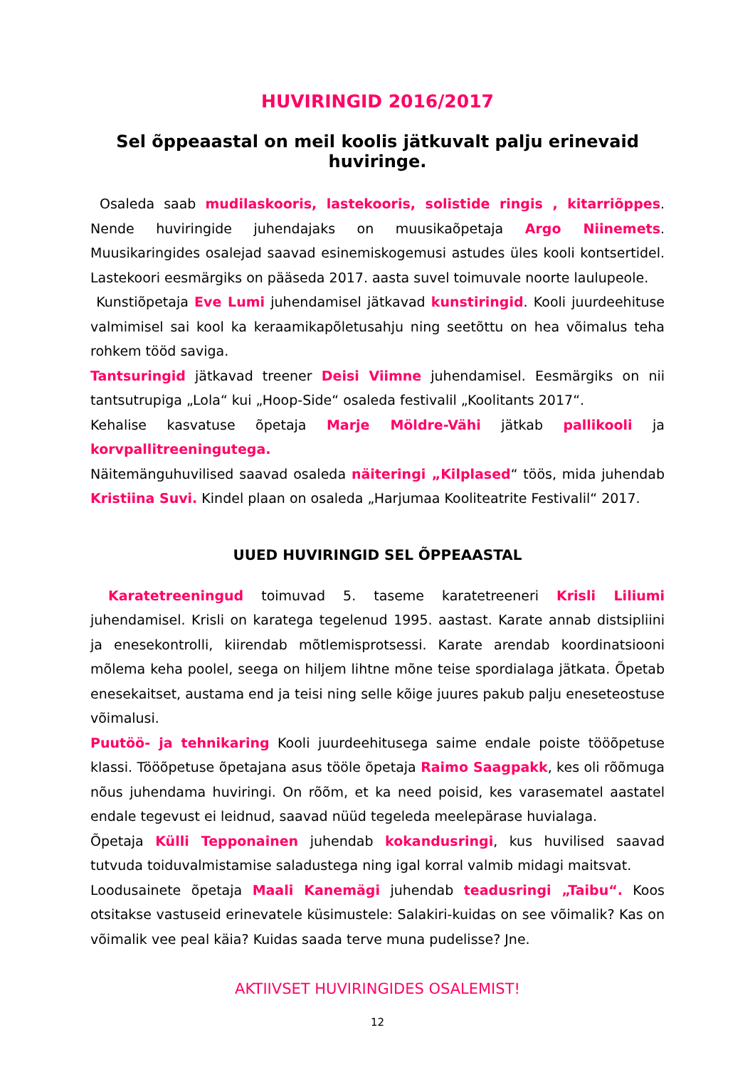HUVIRINGID 2016/2017
Sel õppeaastal on meil koolis jätkuvalt palju erinevaid huviringe.
Osaleda saab mudilaskooris, lastekooris, solistide ringis , kitarriõppes. Nende huviringide juhendajaks on muusikaõpetaja Argo Niinemets. Muusikaringides osalejad saavad esinemiskogemusi astudes üles kooli kontsertidel. Lastekoori eesmärgiks on pääseda 2017. aasta suvel toimuvale noorte laulupeole.
Kunstiõpetaja Eve Lumi juhendamisel jätkavad kunstiringid. Kooli juurdeehituse valmimisel sai kool ka keraamikapõletusahju ning seetõttu on hea võimalus teha rohkem tööd saviga.
Tantsuringid jätkavad treener Deisi Viimne juhendamisel. Eesmärgiks on nii tantsutrupiga „Lola“ kui „Hoop-Side“ osaleda festivalil „Koolitants 2017“.
Kehalise kasvatuse õpetaja Marje Möldre-Vähi jätkab pallikooli ja korvpallitreeningutega.
Näitemänguhuvilised saavad osaleda näiteringi „Kilplased“ töös, mida juhendab Kristiina Suvi. Kindel plaan on osaleda „Harjumaa Kooliteatrite Festivalil“ 2017.
UUED HUVIRINGID SEL ÕPPEAASTAL
Karatetreeningud toimuvad 5. taseme karatetreeneri Krisli Liliumi juhendamisel. Krisli on karatega tegelenud 1995. aastast. Karate annab distsipliini ja enesekontrolli, kiirendab mõtlemisprotsessi. Karate arendab koordinatsiooni mõlema keha poolel, seega on hiljem lihtne mõne teise spordialaga jätkata. Õpetab enesekaitset, austama end ja teisi ning selle kõige juures pakub palju eneseteostuse võimalusi.
Puutöö- ja tehnikaring Kooli juurdeehitusega saime endale poiste tööõpetuse klassi. Tööõpetuse õpetajana asus tööle õpetaja Raimo Saagpakk, kes oli rõõmuga nõus juhendama huviringi. On rõõm, et ka need poisid, kes varasematel aastatel endale tegevust ei leidnud, saavad nüüd tegeleda meelepärase huvialaga.
Õpetaja Külli Tepponainen juhendab kokandusringi, kus huvilised saavad tutvuda toiduvalmistamise saladustega ning igal korral valmib midagi maitsvat.
Loodusainete õpetaja Maali Kanemägi juhendab teadusringi „Taibu“. Koos otsitakse vastuseid erinevatele küsimustele: Salakiri-kuidas on see võimalik? Kas on võimalik vee peal käia? Kuidas saada terve muna pudelisse? Jne.
AKTIIVSET HUVIRINGIDES OSALEMIST!
12